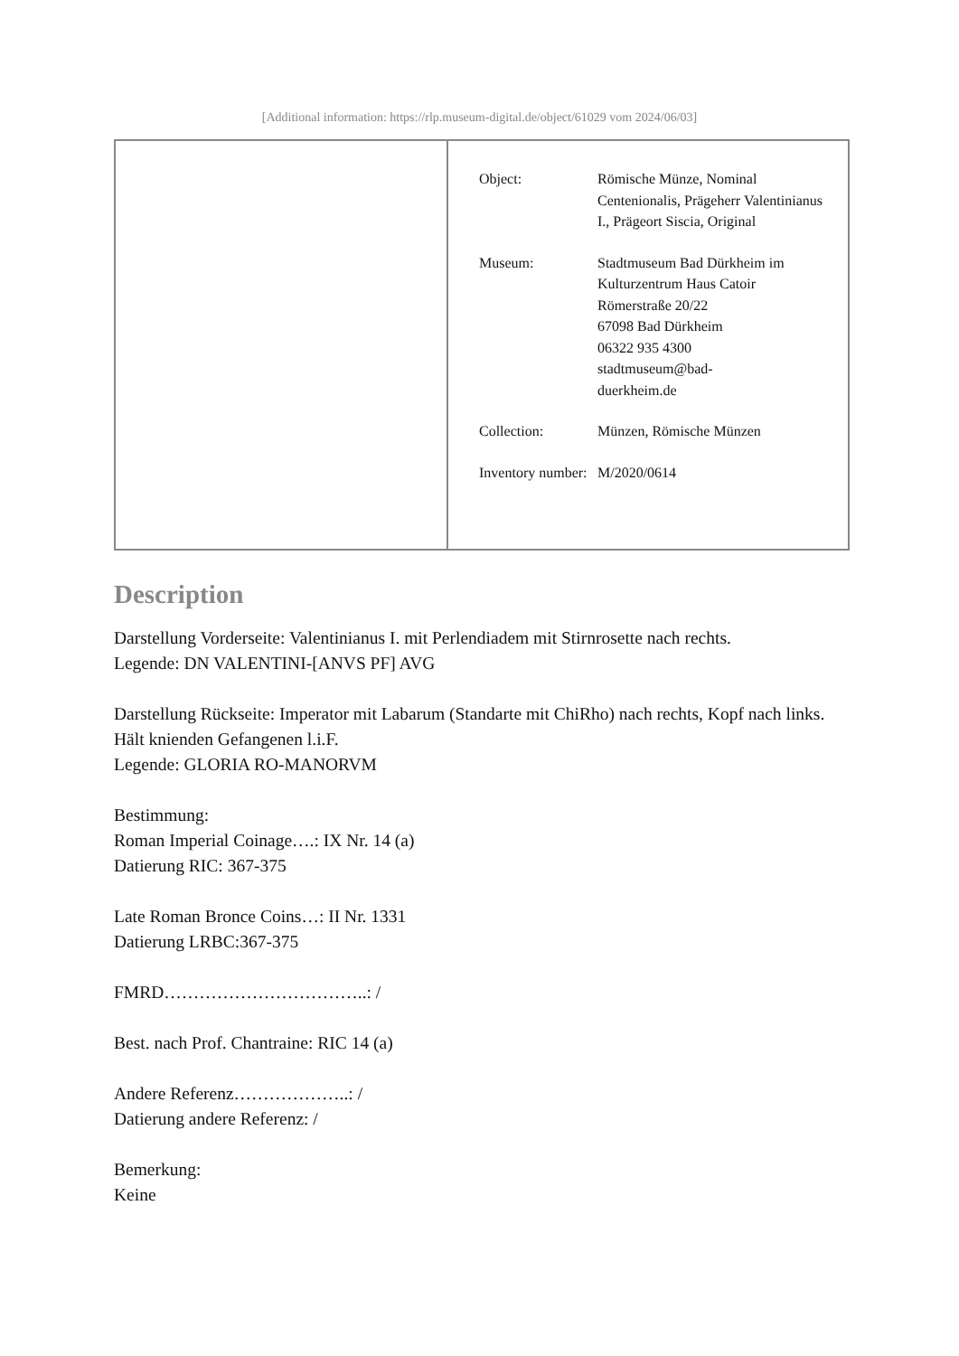[Additional information: https://rlp.museum-digital.de/object/61029 vom 2024/06/03]
| Object: | Römische Münze, Nominal Centenionalis, Prägeherr Valentinianus I., Prägeort Siscia, Original |
| Museum: | Stadtmuseum Bad Dürkheim im Kulturzentrum Haus Catoir Römerstraße 20/22 67098 Bad Dürkheim 06322 935 4300 stadtmuseum@bad- duerkheim.de |
| Collection: | Münzen, Römische Münzen |
| Inventory number: | M/2020/0614 |
Description
Darstellung Vorderseite: Valentinianus I. mit Perlendiadem mit Stirnrosette nach rechts.
Legende: DN VALENTINI-[ANVS PF] AVG
Darstellung Rückseite: Imperator mit Labarum (Standarte mit ChiRho) nach rechts, Kopf nach links. Hält knienden Gefangenen l.i.F.
Legende: GLORIA RO-MANORVM
Bestimmung:
Roman Imperial Coinage….: IX Nr. 14 (a)
Datierung RIC: 367-375
Late Roman Bronce Coins…: II Nr. 1331
Datierung LRBC:367-375
FMRD……………………………..: /
Best. nach Prof. Chantraine: RIC 14 (a)
Andere Referenz………………..: /
Datierung andere Referenz: /
Bemerkung:
Keine